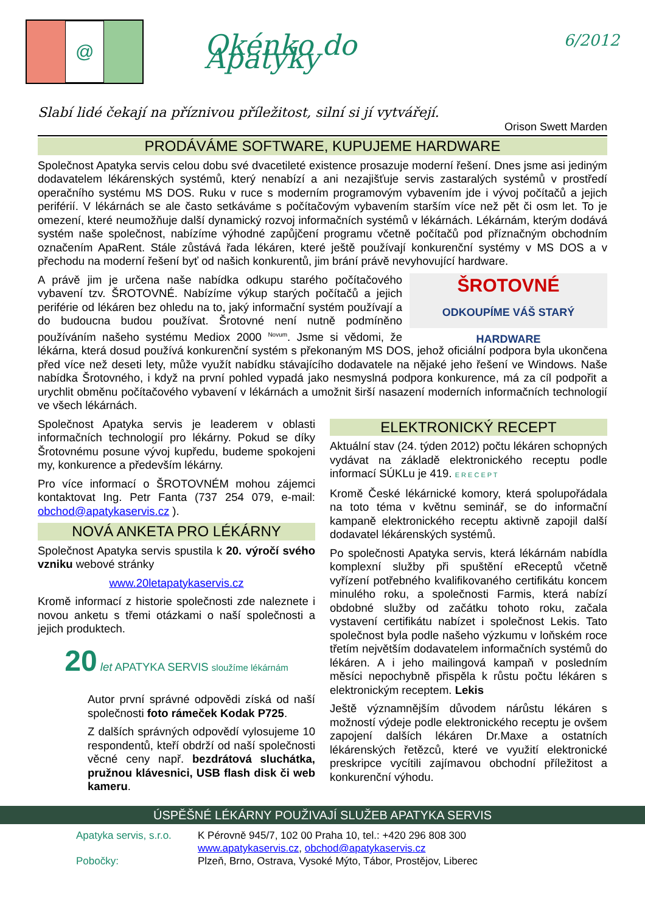@
Okénko do Apatyky
6/2012
Slabí lidé čekají na příznivou příležitost, silní si jí vytvářejí.
Orison Swett Marden
PRODÁVÁME SOFTWARE, KUPUJEME HARDWARE
Společnost Apatyka servis celou dobu své dvacetileté existence prosazuje moderní řešení. Dnes jsme asi jediným dodavatelem lékárenských systémů, který nenabízí a ani nezajišťuje servis zastaralých systémů v prostředí operačního systému MS DOS. Ruku v ruce s moderním programovým vybavením jde i vývoj počítačů a jejich periférií. V lékárnách se ale často setkáváme s počítačovým vybavením starším více než pět či osm let. To je omezení, které neumožňuje další dynamický rozvoj informačních systémů v lékárnách. Lékárnám, kterým dodává systém naše společnost, nabízíme výhodné zapůjčení programu včetně počítačů pod příznačným obchodním označením ApaRent. Stále zůstává řada lékáren, které ještě používají konkurenční systémy v MS DOS a v přechodu na moderní řešení byť od našich konkurentů, jim brání právě nevyhovující hardware.
ŠROTOVNÉ
ODKOUPÍME VÁŠ STARÝ HARDWARE
A právě jim je určena naše nabídka odkupu starého počítačového vybavení tzv. ŠROTOVNÉ. Nabízíme výkup starých počítačů a jejich periférie od lékáren bez ohledu na to, jaký informační systém používají a do budoucna budou používat. Šrotovné není nutně podmíněno používáním našeho systému Mediox 2000 <sup>Novum</sup>. Jsme si vědomi, že lékárna, která dosud používá konkurenční systém s překonaným MS DOS, jehož oficiální podpora byla ukončena před více než deseti lety, může využít nabídku stávajícího dodavatele na nějaké jeho řešení ve Windows. Naše nabídka Šrotovného, i když na první pohled vypadá jako nesmyslná podpora konkurence, má za cíl podpořit a urychlit obměnu počítačového vybavení v lékárnách a umožnit širší nasazení moderních informačních technologií ve všech lékárnách.
Společnost Apatyka servis je leaderem v oblasti informačních technologií pro lékárny. Pokud se díky Šrotovnému posune vývoj kupředu, budeme spokojeni my, konkurence a především lékárny.
Pro více informací o ŠROTOVNÉM mohou zájemci kontaktovat Ing. Petr Fanta (737 254 079, e-mail: obchod@apatykaservis.cz ).
NOVÁ ANKETA PRO LÉKÁRNY
Společnost Apatyka servis spustila k 20. výročí svého vzniku webové stránky
www.20letapatykaservis.cz
Kromě informací z historie společnosti zde naleznete i novou anketu s třemi otázkami o naší společnosti a jejich produktech.
20 let APATYKA SERVIS sloužíme lékárnám
Autor první správné odpovědi získá od naší společnosti foto rámeček Kodak P725.
Z dalších správných odpovědí vylosujeme 10 respondentů, kteří obdrží od naší společnosti věcné ceny např. bezdrátová sluchátka, pružnou klávesnici, USB flash disk či web kameru.
ELEKTRONICKÝ RECEPT
Aktuální stav (24. týden 2012) počtu lékáren schopných vydávat na základě elektronického receptu podle informací SÚKLu je 419. E R E C E P T
Kromě České lékárnické komory, která spolupořádala na toto téma v květnu seminář, se do informační kampaně elektronického receptu aktivně zapojil další dodavatel lékárenských systémů.
Po společnosti Apatyka servis, která lékárnám nabídla komplexní služby při spuštění eReceptů včetně vyřízení potřebného kvalifikovaného certifikátu koncem minulého roku, a společnosti Farmis, která nabízí obdobné služby od začátku tohoto roku, začala vystavení certifikátu nabízet i společnost Lekis. Tato společnost byla podle našeho výzkumu v loňském roce třetím největším dodavatelem informačních systémů do lékáren. A i jeho mailingová kampaň v posledním měsíci nepochybně přispěla k růstu počtu lékáren s elektronickým receptem. Lekis
Ještě významnějším důvodem nárůstu lékáren s možností výdeje podle elektronického receptu je ovšem zapojení dalších lékáren Dr.Maxe a ostatních lékárenských řetězců, které ve využití elektronické preskripce vycítili zajímavou obchodní příležitost a konkurenční výhodu.
ÚSPĚŠNÉ LÉKÁRNY POUŽIVAJÍ SLUŽEB APATYKA SERVIS
Apatyka servis, s.r.o.
K Pérovně 945/7, 102 00 Praha 10, tel.: +420 296 808 300
www.apatykaservis.cz, obchod@apatykaservis.cz
Pobočky:
Plzeň, Brno, Ostrava, Vysoké Mýto, Tábor, Prostějov, Liberec